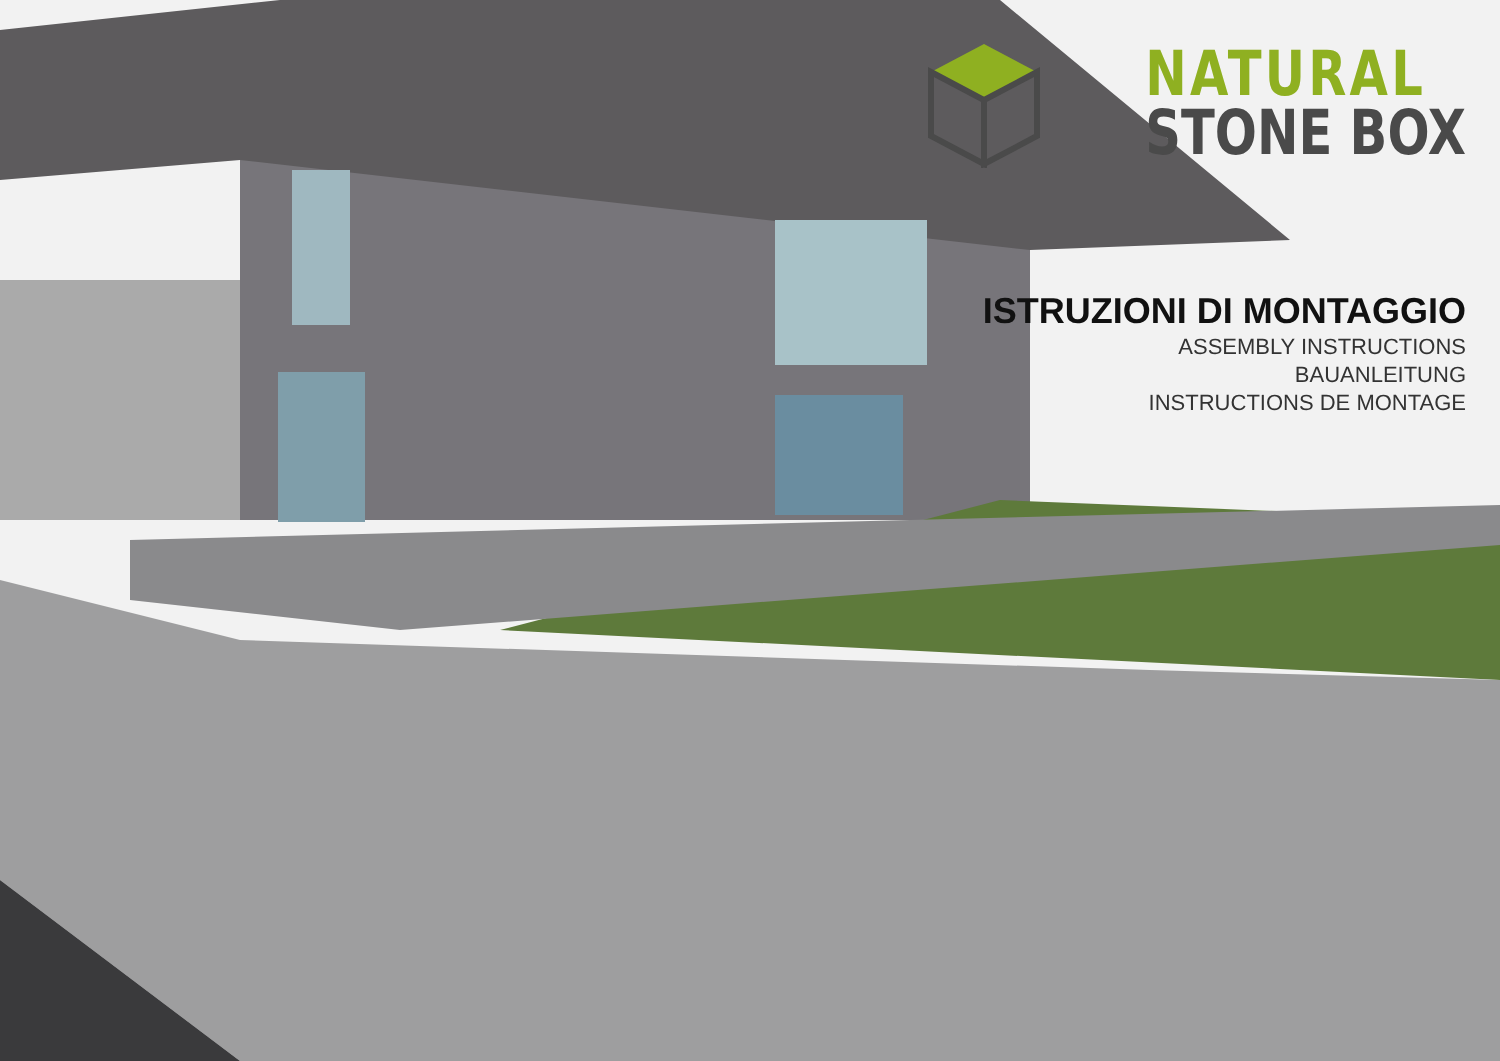NATURAL
STONE BOX
ISTRUZIONI DI MONTAGGIO
ASSEMBLY INSTRUCTIONS
BAUANLEITUNG
INSTRUCTIONS DE MONTAGE